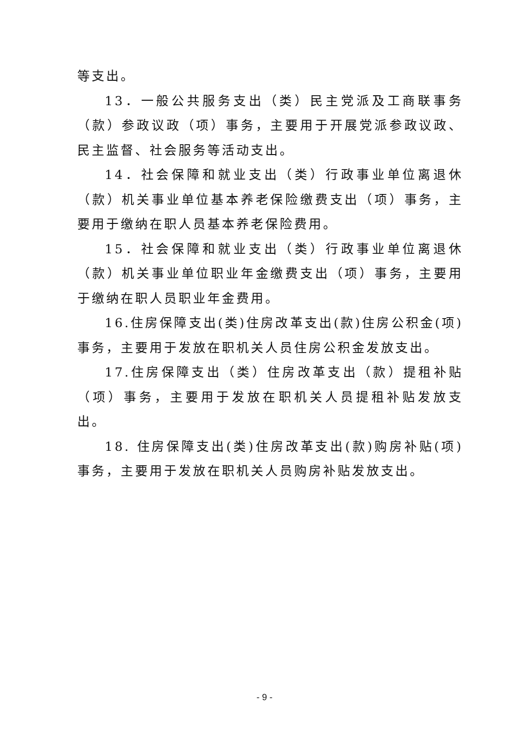等支出。
13．一般公共服务支出（类）民主党派及工商联事务（款）参政议政（项）事务，主要用于开展党派参政议政、民主监督、社会服务等活动支出。
14．社会保障和就业支出（类）行政事业单位离退休（款）机关事业单位基本养老保险缴费支出（项）事务，主要用于缴纳在职人员基本养老保险费用。
15．社会保障和就业支出（类）行政事业单位离退休（款）机关事业单位职业年金缴费支出（项）事务，主要用于缴纳在职人员职业年金费用。
16.住房保障支出(类)住房改革支出(款)住房公积金(项)事务，主要用于发放在职机关人员住房公积金发放支出。
17.住房保障支出（类）住房改革支出（款）提租补贴（项）事务，主要用于发放在职机关人员提租补贴发放支出。
18. 住房保障支出(类)住房改革支出(款)购房补贴(项)事务，主要用于发放在职机关人员购房补贴发放支出。
- 9 -